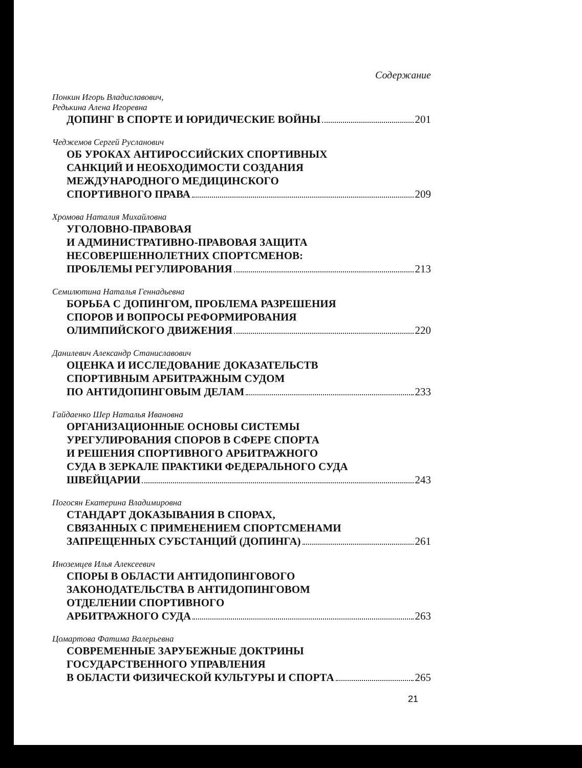Содержание
Понкин Игорь Владиславович,
Редькина Алена Игоревна
ДОПИНГ В СПОРТЕ И ЮРИДИЧЕСКИЕ ВОЙНЫ 201
Чеджемов Сергей Русланович
ОБ УРОКАХ АНТИРОССИЙСКИХ СПОРТИВНЫХ
САНКЦИЙ И НЕОБХОДИМОСТИ СОЗДАНИЯ
МЕЖДУНАРОДНОГО МЕДИЦИНСКОГО
СПОРТИВНОГО ПРАВА 209
Хромова Наталия Михайловна
УГОЛОВНО-ПРАВОВАЯ
И АДМИНИСТРАТИВНО-ПРАВОВАЯ ЗАЩИТА
НЕСОВЕРШЕННОЛЕТНИХ СПОРТСМЕНОВ:
ПРОБЛЕМЫ РЕГУЛИРОВАНИЯ 213
Семилютина Наталья Геннадьевна
БОРЬБА С ДОПИНГОМ, ПРОБЛЕМА РАЗРЕШЕНИЯ
СПОРОВ И ВОПРОСЫ РЕФОРМИРОВАНИЯ
ОЛИМПИЙСКОГО ДВИЖЕНИЯ 220
Данилевич Александр Станиславович
ОЦЕНКА И ИССЛЕДОВАНИЕ ДОКАЗАТЕЛЬСТВ
СПОРТИВНЫМ АРБИТРАЖНЫМ СУДОМ
ПО АНТИДОПИНГОВЫМ ДЕЛАМ 233
Гайдаенко Шер Наталья Ивановна
ОРГАНИЗАЦИОННЫЕ ОСНОВЫ СИСТЕМЫ
УРЕГУЛИРОВАНИЯ СПОРОВ В СФЕРЕ СПОРТА
И РЕШЕНИЯ СПОРТИВНОГО АРБИТРАЖНОГО
СУДА В ЗЕРКАЛЕ ПРАКТИКИ ФЕДЕРАЛЬНОГО СУДА
ШВЕЙЦАРИИ 243
Погосян Екатерина Владимировна
СТАНДАРТ ДОКАЗЫВАНИЯ В СПОРАХ,
СВЯЗАННЫХ С ПРИМЕНЕНИЕМ СПОРТСМЕНАМИ
ЗАПРЕЩЕННЫХ СУБСТАНЦИЙ (ДОПИНГА) 261
Иноземцев Илья Алексеевич
СПОРЫ В ОБЛАСТИ АНТИДОПИНГОВОГО
ЗАКОНОДАТЕЛЬСТВА В АНТИДОПИНГОВОМ
ОТДЕЛЕНИИ СПОРТИВНОГО
АРБИТРАЖНОГО СУДА 263
Цомартова Фатима Валерьевна
СОВРЕМЕННЫЕ ЗАРУБЕЖНЫЕ ДОКТРИНЫ
ГОСУДАРСТВЕННОГО УПРАВЛЕНИЯ
В ОБЛАСТИ ФИЗИЧЕСКОЙ КУЛЬТУРЫ И СПОРТА 265
21